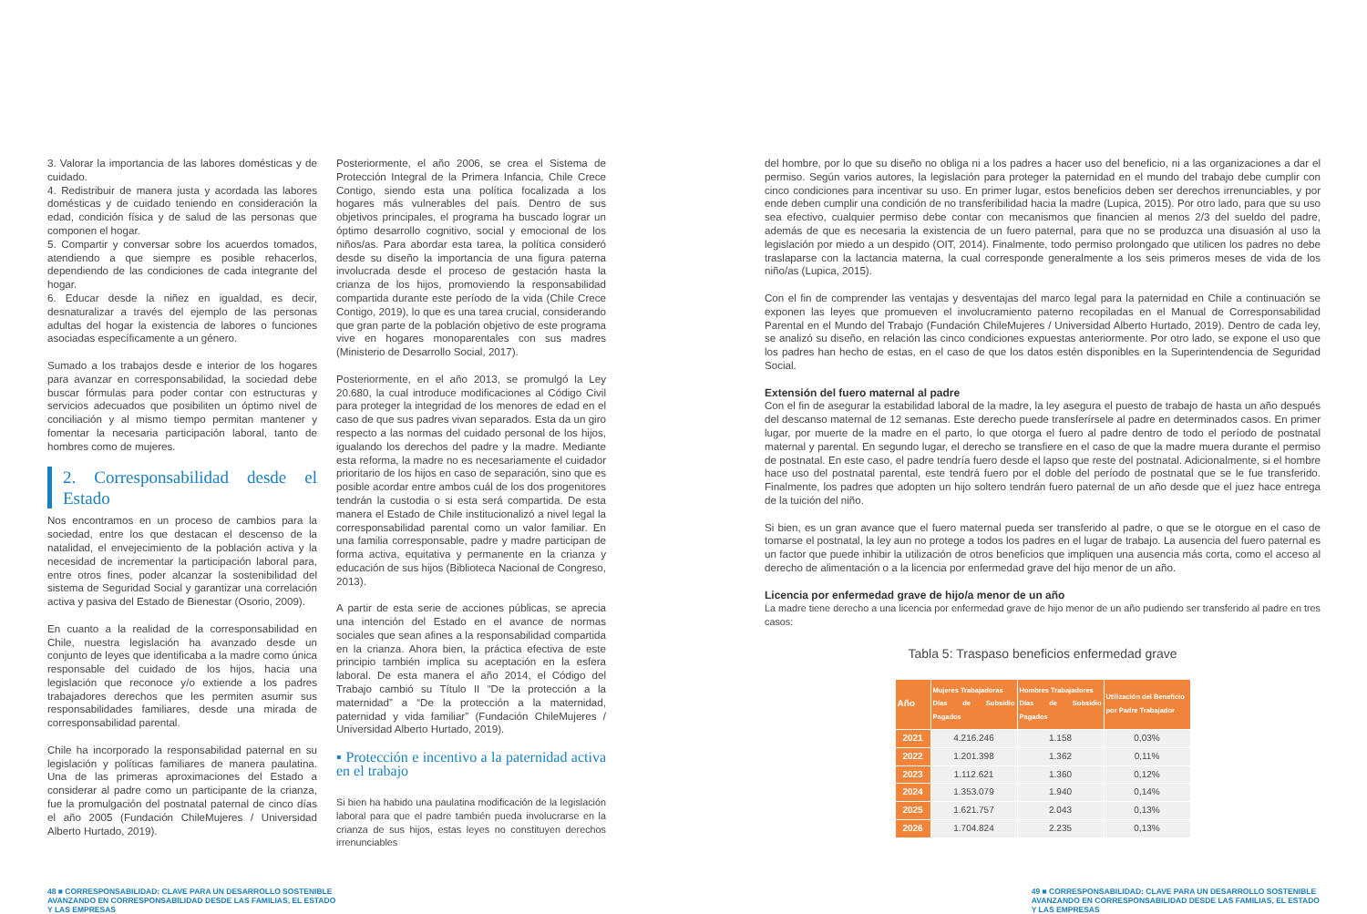3. Valorar la importancia de las labores domésticas y de cuidado.
4. Redistribuir de manera justa y acordada las labores domésticas y de cuidado teniendo en consideración la edad, condición física y de salud de las personas que componen el hogar.
5. Compartir y conversar sobre los acuerdos tomados, atendiendo a que siempre es posible rehacerlos, dependiendo de las condiciones de cada integrante del hogar.
6. Educar desde la niñez en igualdad, es decir, desnaturalizar a través del ejemplo de las personas adultas del hogar la existencia de labores o funciones asociadas específicamente a un género.
Sumado a los trabajos desde e interior de los hogares para avanzar en corresponsabilidad, la sociedad debe buscar fórmulas para poder contar con estructuras y servicios adecuados que posibiliten un óptimo nivel de conciliación y al mismo tiempo permitan mantener y fomentar la necesaria participación laboral, tanto de hombres como de mujeres.
2. Corresponsabilidad desde el Estado
Nos encontramos en un proceso de cambios para la sociedad, entre los que destacan el descenso de la natalidad, el envejecimiento de la población activa y la necesidad de incrementar la participación laboral para, entre otros fines, poder alcanzar la sostenibilidad del sistema de Seguridad Social y garantizar una correlación activa y pasiva del Estado de Bienestar (Osorio, 2009).
En cuanto a la realidad de la corresponsabilidad en Chile, nuestra legislación ha avanzado desde un conjunto de leyes que identificaba a la madre como única responsable del cuidado de los hijos, hacia una legislación que reconoce y/o extiende a los padres trabajadores derechos que les permiten asumir sus responsabilidades familiares, desde una mirada de corresponsabilidad parental.
Chile ha incorporado la responsabilidad paternal en su legislación y políticas familiares de manera paulatina. Una de las primeras aproximaciones del Estado a considerar al padre como un participante de la crianza, fue la promulgación del postnatal paternal de cinco días el año 2005 (Fundación ChileMujeres / Universidad Alberto Hurtado, 2019).
Posteriormente, el año 2006, se crea el Sistema de Protección Integral de la Primera Infancia, Chile Crece Contigo, siendo esta una política focalizada a los hogares más vulnerables del país. Dentro de sus objetivos principales, el programa ha buscado lograr un óptimo desarrollo cognitivo, social y emocional de los niños/as. Para abordar esta tarea, la política consideró desde su diseño la importancia de una figura paterna involucrada desde el proceso de gestación hasta la crianza de los hijos, promoviendo la responsabilidad compartida durante este período de la vida (Chile Crece Contigo, 2019), lo que es una tarea crucial, considerando que gran parte de la población objetivo de este programa vive en hogares monoparentales con sus madres (Ministerio de Desarrollo Social, 2017).
Posteriormente, en el año 2013, se promulgó la Ley 20.680, la cual introduce modificaciones al Código Civil para proteger la integridad de los menores de edad en el caso de que sus padres vivan separados. Esta da un giro respecto a las normas del cuidado personal de los hijos, igualando los derechos del padre y la madre. Mediante esta reforma, la madre no es necesariamente el cuidador prioritario de los hijos en caso de separación, sino que es posible acordar entre ambos cuál de los dos progenitores tendrán la custodia o si esta será compartida. De esta manera el Estado de Chile institucionalizó a nivel legal la corresponsabilidad parental como un valor familiar. En una familia corresponsable, padre y madre participan de forma activa, equitativa y permanente en la crianza y educación de sus hijos (Biblioteca Nacional de Congreso, 2013).
A partir de esta serie de acciones públicas, se aprecia una intención del Estado en el avance de normas sociales que sean afines a la responsabilidad compartida en la crianza. Ahora bien, la práctica efectiva de este principio también implica su aceptación en la esfera laboral. De esta manera el año 2014, el Código del Trabajo cambió su Título II “De la protección a la maternidad” a “De la protección a la maternidad, paternidad y vida familiar” (Fundación ChileMujeres / Universidad Alberto Hurtado, 2019).
▪ Protección e incentivo a la paternidad activa en el trabajo
Si bien ha habido una paulatina modificación de la legislación laboral para que el padre también pueda involucrarse en la crianza de sus hijos, estas leyes no constituyen derechos irrenunciables
del hombre, por lo que su diseño no obliga ni a los padres a hacer uso del beneficio, ni a las organizaciones a dar el permiso. Según varios autores, la legislación para proteger la paternidad en el mundo del trabajo debe cumplir con cinco condiciones para incentivar su uso. En primer lugar, estos beneficios deben ser derechos irrenunciables, y por ende deben cumplir una condición de no transferibilidad hacia la madre (Lupica, 2015). Por otro lado, para que su uso sea efectivo, cualquier permiso debe contar con mecanismos que financien al menos 2/3 del sueldo del padre, además de que es necesaria la existencia de un fuero paternal, para que no se produzca una disuasión al uso la legislación por miedo a un despido (OIT, 2014). Finalmente, todo permiso prolongado que utilicen los padres no debe traslaparse con la lactancia materna, la cual corresponde generalmente a los seis primeros meses de vida de los niño/as (Lupica, 2015).
Con el fin de comprender las ventajas y desventajas del marco legal para la paternidad en Chile a continuación se exponen las leyes que promueven el involucramiento paterno recopiladas en el Manual de Corresponsabilidad Parental en el Mundo del Trabajo (Fundación ChileMujeres / Universidad Alberto Hurtado, 2019). Dentro de cada ley, se analizó su diseño, en relación las cinco condiciones expuestas anteriormente. Por otro lado, se expone el uso que los padres han hecho de estas, en el caso de que los datos estén disponibles en la Superintendencia de Seguridad Social.
Extensión del fuero maternal al padre
Con el fin de asegurar la estabilidad laboral de la madre, la ley asegura el puesto de trabajo de hasta un año después del descanso maternal de 12 semanas. Este derecho puede transferírsele al padre en determinados casos. En primer lugar, por muerte de la madre en el parto, lo que otorga el fuero al padre dentro de todo el período de postnatal maternal y parental. En segundo lugar, el derecho se transfiere en el caso de que la madre muera durante el permiso de postnatal. En este caso, el padre tendría fuero desde el lapso que reste del postnatal. Adicionalmente, si el hombre hace uso del postnatal parental, este tendrá fuero por el doble del período de postnatal que se le fue transferido. Finalmente, los padres que adopten un hijo soltero tendrán fuero paternal de un año desde que el juez hace entrega de la tuición del niño.
Si bien, es un gran avance que el fuero maternal pueda ser transferido al padre, o que se le otorgue en el caso de tomarse el postnatal, la ley aun no protege a todos los padres en el lugar de trabajo. La ausencia del fuero paternal es un factor que puede inhibir la utilización de otros beneficios que impliquen una ausencia más corta, como el acceso al derecho de alimentación o a la licencia por enfermedad grave del hijo menor de un año.
Licencia por enfermedad grave de hijo/a menor de un año
La madre tiene derecho a una licencia por enfermedad grave de hijo menor de un año pudiendo ser transferido al padre en tres casos:
Tabla 5: Traspaso beneficios enfermedad grave
| Año | Mujeres Trabajadoras Días de Subsidio Pagados | Hombres Trabajadores Días de Subsidio Pagados | Utilización del Beneficio por Padre Trabajador |
| --- | --- | --- | --- |
| 2021 | 4.216.246 | 1.158 | 0,03% |
| 2022 | 1.201.398 | 1.362 | 0,11% |
| 2023 | 1.112.621 | 1.360 | 0,12% |
| 2024 | 1.353.079 | 1.940 | 0,14% |
| 2025 | 1.621.757 | 2.043 | 0,13% |
| 2026 | 1.704.824 | 2.235 | 0,13% |
48 ■ CORRESPONSABILIDAD: CLAVE PARA UN DESARROLLO SOSTENIBLE
AVANZANDO EN CORRESPONSABILIDAD DESDE LAS FAMILIAS, EL ESTADO
Y LAS EMPRESAS
49 ■ CORRESPONSABILIDAD: CLAVE PARA UN DESARROLLO SOSTENIBLE
AVANZANDO EN CORRESPONSABILIDAD DESDE LAS FAMILIAS, EL ESTADO
Y LAS EMPRESAS